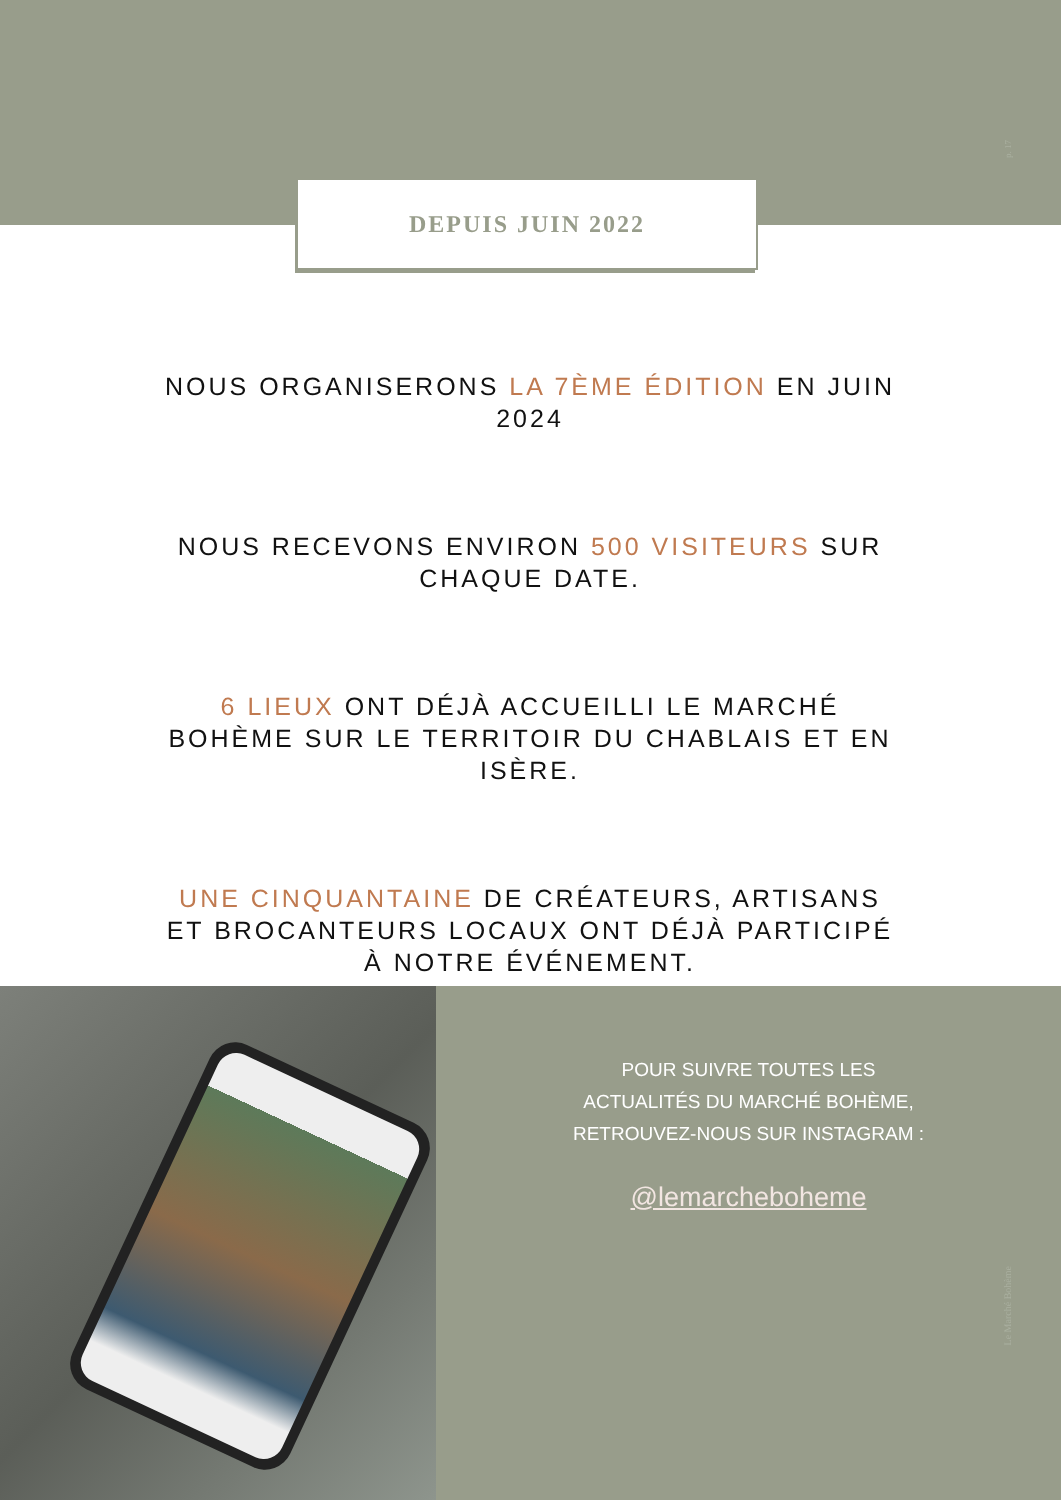p. 17
DEPUIS JUIN 2022
NOUS ORGANISERONS LA 7ÈME ÉDITION EN JUIN 2024
NOUS RECEVONS ENVIRON 500 VISITEURS SUR CHAQUE DATE.
6 LIEUX ONT DÉJÀ ACCUEILLI LE MARCHÉ BOHÈME SUR LE TERRITOIR DU CHABLAIS ET EN ISÈRE.
UNE CINQUANTAINE DE CRÉATEURS, ARTISANS ET BROCANTEURS LOCAUX ONT DÉJÀ PARTICIPÉ À NOTRE ÉVÉNEMENT.
POUR SUIVRE TOUTES LES
ACTUALITÉS DU MARCHÉ BOHÈME,
RETROUVEZ-NOUS SUR INSTAGRAM :
@lemarcheboheme
Le Marché Bohème